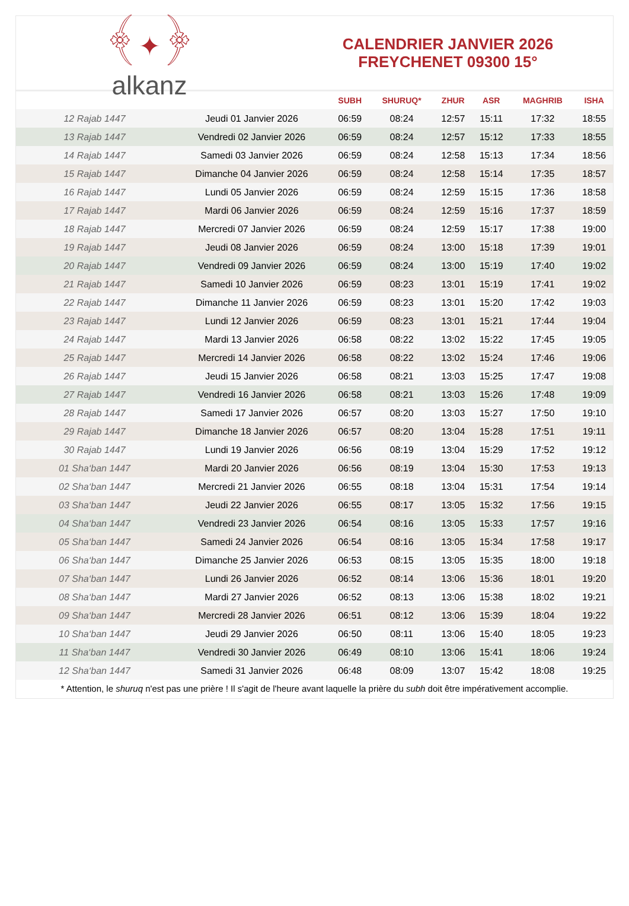﴾✦﴿
alkanz
CALENDRIER JANVIER 2026
FREYCHENET 09300 15°
| | | SUBH | SHURUQ* | ZHUR | ASR | MAGHRIB | ISHA |
| --- | --- | --- | --- | --- | --- | --- | --- |
| 12 Rajab 1447 | Jeudi 01 Janvier 2026 | 06:59 | 08:24 | 12:57 | 15:11 | 17:32 | 18:55 |
| 13 Rajab 1447 | Vendredi 02 Janvier 2026 | 06:59 | 08:24 | 12:57 | 15:12 | 17:33 | 18:55 |
| 14 Rajab 1447 | Samedi 03 Janvier 2026 | 06:59 | 08:24 | 12:58 | 15:13 | 17:34 | 18:56 |
| 15 Rajab 1447 | Dimanche 04 Janvier 2026 | 06:59 | 08:24 | 12:58 | 15:14 | 17:35 | 18:57 |
| 16 Rajab 1447 | Lundi 05 Janvier 2026 | 06:59 | 08:24 | 12:59 | 15:15 | 17:36 | 18:58 |
| 17 Rajab 1447 | Mardi 06 Janvier 2026 | 06:59 | 08:24 | 12:59 | 15:16 | 17:37 | 18:59 |
| 18 Rajab 1447 | Mercredi 07 Janvier 2026 | 06:59 | 08:24 | 12:59 | 15:17 | 17:38 | 19:00 |
| 19 Rajab 1447 | Jeudi 08 Janvier 2026 | 06:59 | 08:24 | 13:00 | 15:18 | 17:39 | 19:01 |
| 20 Rajab 1447 | Vendredi 09 Janvier 2026 | 06:59 | 08:24 | 13:00 | 15:19 | 17:40 | 19:02 |
| 21 Rajab 1447 | Samedi 10 Janvier 2026 | 06:59 | 08:23 | 13:01 | 15:19 | 17:41 | 19:02 |
| 22 Rajab 1447 | Dimanche 11 Janvier 2026 | 06:59 | 08:23 | 13:01 | 15:20 | 17:42 | 19:03 |
| 23 Rajab 1447 | Lundi 12 Janvier 2026 | 06:59 | 08:23 | 13:01 | 15:21 | 17:44 | 19:04 |
| 24 Rajab 1447 | Mardi 13 Janvier 2026 | 06:58 | 08:22 | 13:02 | 15:22 | 17:45 | 19:05 |
| 25 Rajab 1447 | Mercredi 14 Janvier 2026 | 06:58 | 08:22 | 13:02 | 15:24 | 17:46 | 19:06 |
| 26 Rajab 1447 | Jeudi 15 Janvier 2026 | 06:58 | 08:21 | 13:03 | 15:25 | 17:47 | 19:08 |
| 27 Rajab 1447 | Vendredi 16 Janvier 2026 | 06:58 | 08:21 | 13:03 | 15:26 | 17:48 | 19:09 |
| 28 Rajab 1447 | Samedi 17 Janvier 2026 | 06:57 | 08:20 | 13:03 | 15:27 | 17:50 | 19:10 |
| 29 Rajab 1447 | Dimanche 18 Janvier 2026 | 06:57 | 08:20 | 13:04 | 15:28 | 17:51 | 19:11 |
| 30 Rajab 1447 | Lundi 19 Janvier 2026 | 06:56 | 08:19 | 13:04 | 15:29 | 17:52 | 19:12 |
| 01 Sha‘ban 1447 | Mardi 20 Janvier 2026 | 06:56 | 08:19 | 13:04 | 15:30 | 17:53 | 19:13 |
| 02 Sha‘ban 1447 | Mercredi 21 Janvier 2026 | 06:55 | 08:18 | 13:04 | 15:31 | 17:54 | 19:14 |
| 03 Sha‘ban 1447 | Jeudi 22 Janvier 2026 | 06:55 | 08:17 | 13:05 | 15:32 | 17:56 | 19:15 |
| 04 Sha‘ban 1447 | Vendredi 23 Janvier 2026 | 06:54 | 08:16 | 13:05 | 15:33 | 17:57 | 19:16 |
| 05 Sha‘ban 1447 | Samedi 24 Janvier 2026 | 06:54 | 08:16 | 13:05 | 15:34 | 17:58 | 19:17 |
| 06 Sha‘ban 1447 | Dimanche 25 Janvier 2026 | 06:53 | 08:15 | 13:05 | 15:35 | 18:00 | 19:18 |
| 07 Sha‘ban 1447 | Lundi 26 Janvier 2026 | 06:52 | 08:14 | 13:06 | 15:36 | 18:01 | 19:20 |
| 08 Sha‘ban 1447 | Mardi 27 Janvier 2026 | 06:52 | 08:13 | 13:06 | 15:38 | 18:02 | 19:21 |
| 09 Sha‘ban 1447 | Mercredi 28 Janvier 2026 | 06:51 | 08:12 | 13:06 | 15:39 | 18:04 | 19:22 |
| 10 Sha‘ban 1447 | Jeudi 29 Janvier 2026 | 06:50 | 08:11 | 13:06 | 15:40 | 18:05 | 19:23 |
| 11 Sha‘ban 1447 | Vendredi 30 Janvier 2026 | 06:49 | 08:10 | 13:06 | 15:41 | 18:06 | 19:24 |
| 12 Sha‘ban 1447 | Samedi 31 Janvier 2026 | 06:48 | 08:09 | 13:07 | 15:42 | 18:08 | 19:25 |
* Attention, le shuruq n'est pas une prière ! Il s'agit de l'heure avant laquelle la prière du subh doit être impérativement accomplie.